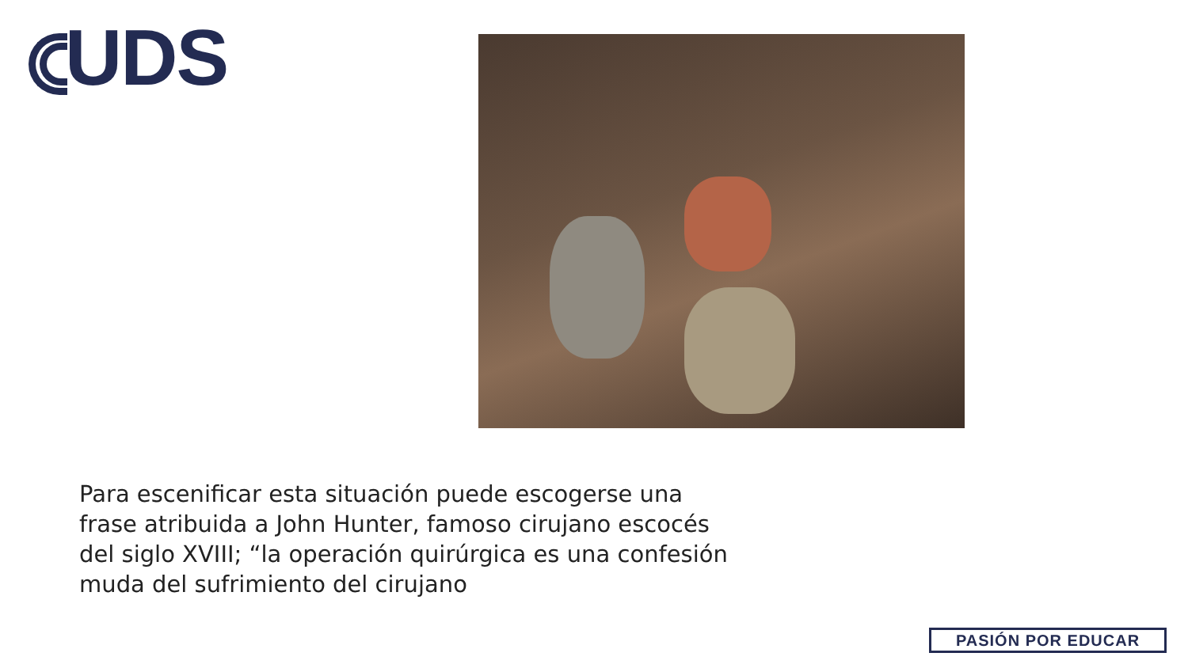UDS
Para escenificar esta situación puede escogerse una frase atribuida a John Hunter, famoso cirujano escocés del siglo XVIII; “la operación quirúrgica es una confesión muda del sufrimiento del cirujano
PASIÓN POR EDUCAR